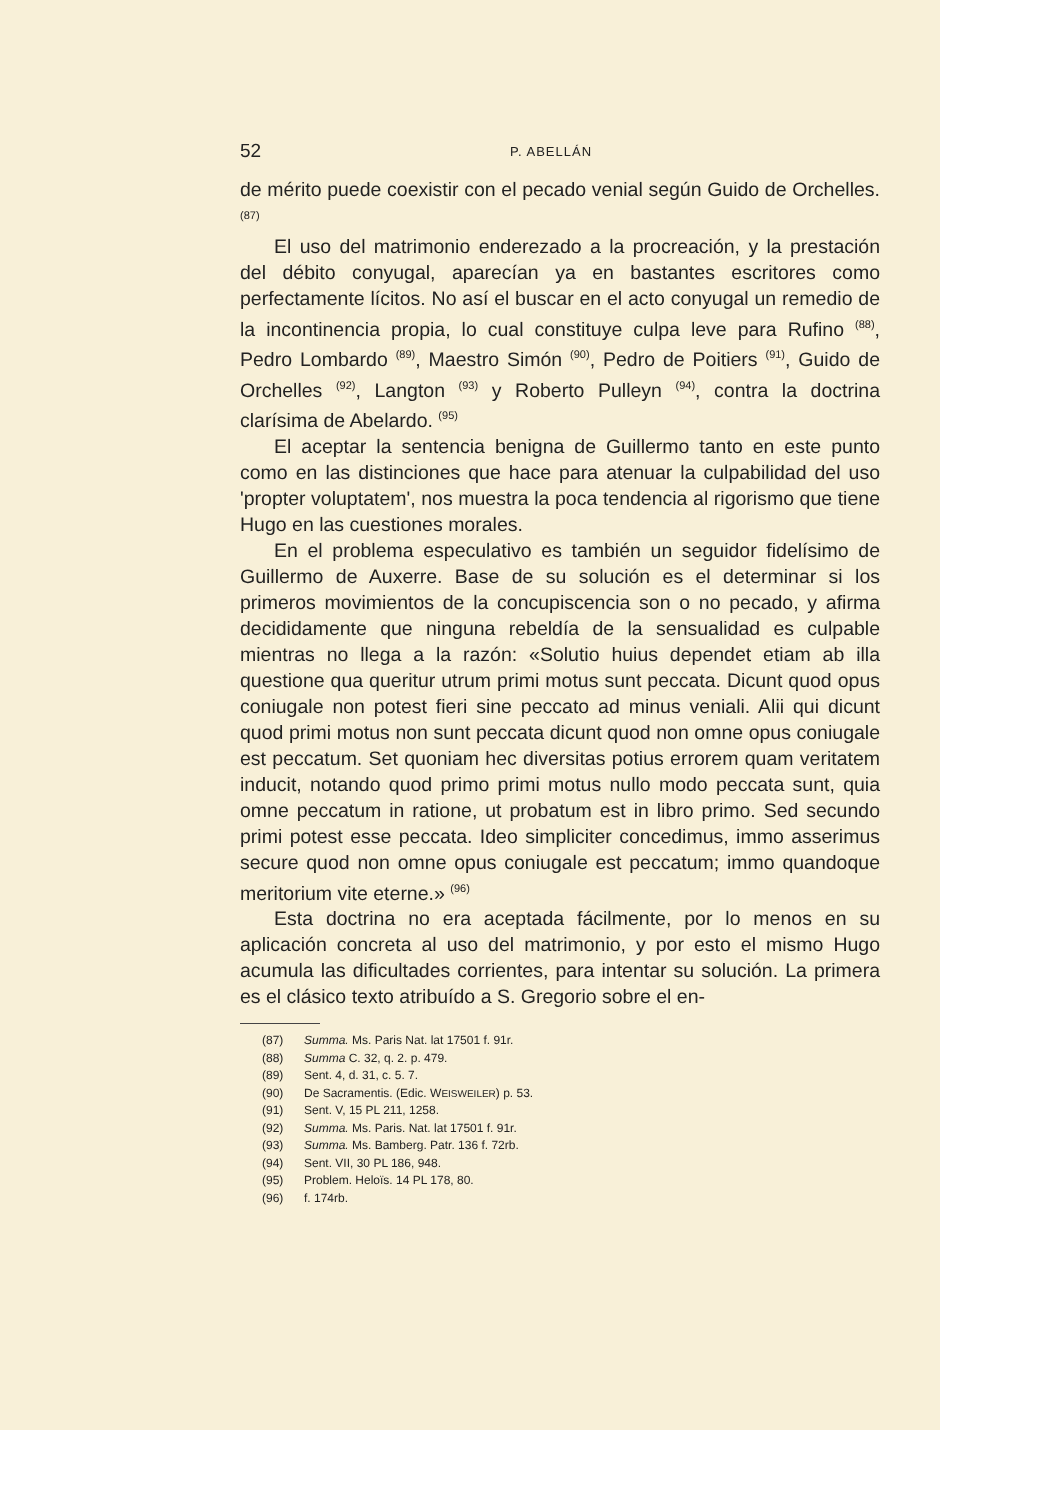52 P. ABELLÁN
de mérito puede coexistir con el pecado venial según Guido de Orchelles. <sup>(87)</sup>
El uso del matrimonio enderezado a la procreación, y la prestación del débito conyugal, aparecían ya en bastantes escritores como perfectamente lícitos. No así el buscar en el acto conyugal un remedio de la incontinencia propia, lo cual constituye culpa leve para Rufino <sup>(88)</sup>, Pedro Lombardo <sup>(89)</sup>, Maestro Simón <sup>(90)</sup>, Pedro de Poitiers <sup>(91)</sup>, Guido de Orchelles <sup>(92)</sup>, Langton <sup>(93)</sup> y Roberto Pulleyn <sup>(94)</sup>, contra la doctrina clarísima de Abelardo. <sup>(95)</sup>
El aceptar la sentencia benigna de Guillermo tanto en este punto como en las distinciones que hace para atenuar la culpabilidad del uso 'propter voluptatem', nos muestra la poca tendencia al rigorismo que tiene Hugo en las cuestiones morales.
En el problema especulativo es también un seguidor fidelísimo de Guillermo de Auxerre. Base de su solución es el determinar si los primeros movimientos de la concupiscencia son o no pecado, y afirma decididamente que ninguna rebeldía de la sensualidad es culpable mientras no llega a la razón: «Solutio huius dependet etiam ab illa questione qua queritur utrum primi motus sunt peccata. Dicunt quod opus coniugale non potest fieri sine peccato ad minus veniali. Alii qui dicunt quod primi motus non sunt peccata dicunt quod non omne opus coniugale est peccatum. Set quoniam hec diversitas potius errorem quam veritatem inducit, notando quod primo primi motus nullo modo peccata sunt, quia omne peccatum in ratione, ut probatum est in libro primo. Sed secundo primi potest esse peccata. Ideo simpliciter concedimus, immo asserimus secure quod non omne opus coniugale est peccatum; immo quandoque meritorium vite eterne.» <sup>(96)</sup>
Esta doctrina no era aceptada fácilmente, por lo menos en su aplicación concreta al uso del matrimonio, y por esto el mismo Hugo acumula las dificultades corrientes, para intentar su solución. La primera es el clásico texto atribuído a S. Gregorio sobre el en-
(87) Summa. Ms. Paris Nat. lat 17501 f. 91r.
(88) Summa C. 32, q. 2. p. 479.
(89) Sent. 4, d. 31, c. 5. 7.
(90) De Sacramentis. (Edic. WEISWEILER) p. 53.
(91) Sent. V, 15 PL 211, 1258.
(92) Summa. Ms. Paris. Nat. lat 17501 f. 91r.
(93) Summa. Ms. Bamberg. Patr. 136 f. 72rb.
(94) Sent. VII, 30 PL 186, 948.
(95) Problem. Heloïs. 14 PL 178, 80.
(96) f. 174rb.